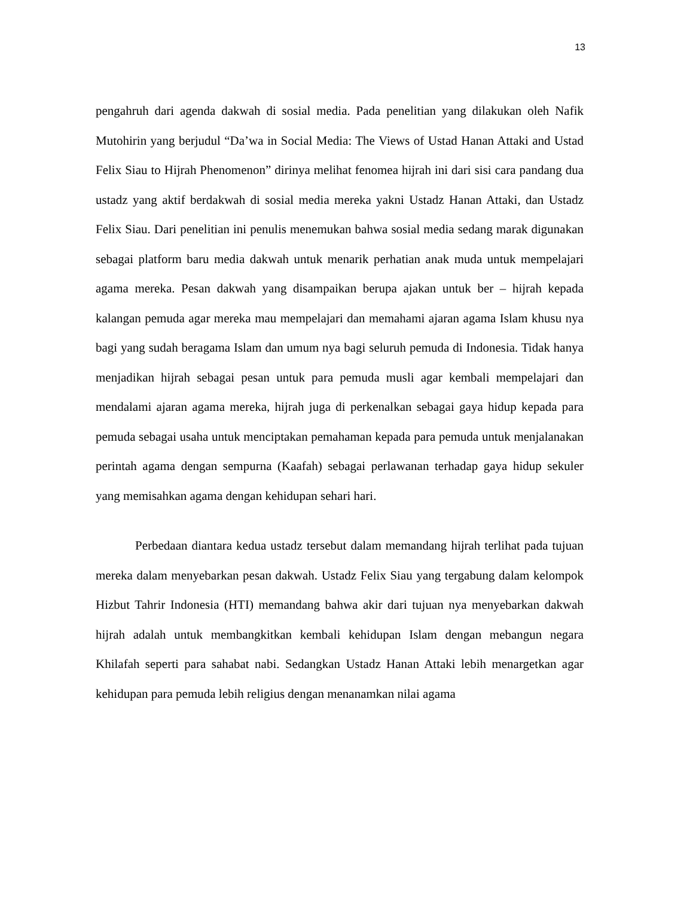13
pengahruh dari agenda dakwah di sosial media. Pada penelitian yang dilakukan oleh Nafik Mutohirin yang berjudul “Da’wa in Social Media: The Views of Ustad Hanan Attaki and Ustad Felix Siau to Hijrah Phenomenon” dirinya melihat fenomea hijrah ini dari sisi cara pandang dua ustadz yang aktif berdakwah di sosial media mereka yakni Ustadz Hanan Attaki, dan Ustadz Felix Siau. Dari penelitian ini penulis menemukan bahwa sosial media sedang marak digunakan sebagai platform baru media dakwah untuk menarik perhatian anak muda untuk mempelajari agama mereka. Pesan dakwah yang disampaikan berupa ajakan untuk ber – hijrah kepada kalangan pemuda agar mereka mau mempelajari dan memahami ajaran agama Islam khusu nya bagi yang sudah beragama Islam dan umum nya bagi seluruh pemuda di Indonesia. Tidak hanya menjadikan hijrah sebagai pesan untuk para pemuda musli agar kembali mempelajari dan mendalami ajaran agama mereka, hijrah juga di perkenalkan sebagai gaya hidup kepada para pemuda sebagai usaha untuk menciptakan pemahaman kepada para pemuda untuk menjalanakan perintah agama dengan sempurna (Kaafah) sebagai perlawanan terhadap gaya hidup sekuler yang memisahkan agama dengan kehidupan sehari hari.
Perbedaan diantara kedua ustadz tersebut dalam memandang hijrah terlihat pada tujuan mereka dalam menyebarkan pesan dakwah. Ustadz Felix Siau yang tergabung dalam kelompok Hizbut Tahrir Indonesia (HTI) memandang bahwa akir dari tujuan nya menyebarkan dakwah hijrah adalah untuk membangkitkan kembali kehidupan Islam dengan mebangun negara Khilafah seperti para sahabat nabi. Sedangkan Ustadz Hanan Attaki lebih menargetkan agar kehidupan para pemuda lebih religius dengan menanamkan nilai agama